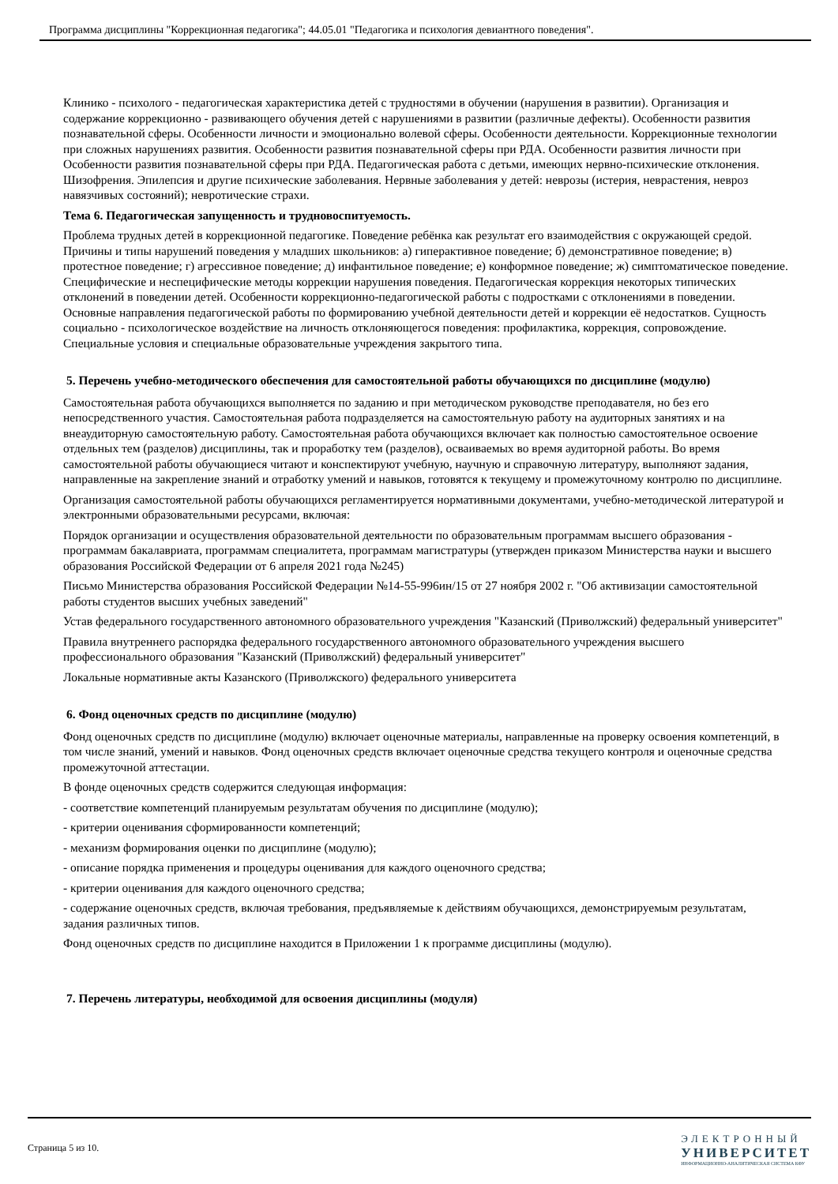Программа дисциплины "Коррекционная педагогика"; 44.05.01 "Педагогика и психология девиантного поведения".
Клинико - психолого - педагогическая характеристика детей с трудностями в обучении (нарушения в развитии). Организация и содержание коррекционно - развивающего обучения детей с нарушениями в развитии (различные дефекты). Особенности развития познавательной сферы. Особенности личности и эмоционально волевой сферы. Особенности деятельности. Коррекционные технологии при сложных нарушениях развития. Особенности развития познавательной сферы при РДА. Особенности развития личности при Особенности развития познавательной сферы при РДА. Педагогическая работа с детьми, имеющих нервно-психические отклонения. Шизофрения. Эпилепсия и другие психические заболевания. Нервные заболевания у детей: неврозы (истерия, неврастения, невроз навязчивых состояний); невротические страхи.
Тема 6. Педагогическая запущенность и трудновоспитуемость.
Проблема трудных детей в коррекционной педагогике. Поведение ребёнка как результат его взаимодействия с окружающей средой. Причины и типы нарушений поведения у младших школьников: а) гиперактивное поведение; б) демонстративное поведение; в) протестное поведение; г) агрессивное поведение; д) инфантильное поведение; е) конформное поведение; ж) симптоматическое поведение. Специфические и неспецифические методы коррекции нарушения поведения. Педагогическая коррекция некоторых типических отклонений в поведении детей. Особенности коррекционно-педагогической работы с подростками с отклонениями в поведении. Основные направления педагогической работы по формированию учебной деятельности детей и коррекции её недостатков. Сущность социально - психологическое воздействие на личность отклоняющегося поведения: профилактика, коррекция, сопровождение. Специальные условия и специальные образовательные учреждения закрытого типа.
5. Перечень учебно-методического обеспечения для самостоятельной работы обучающихся по дисциплине (модулю)
Самостоятельная работа обучающихся выполняется по заданию и при методическом руководстве преподавателя, но без его непосредственного участия. Самостоятельная работа подразделяется на самостоятельную работу на аудиторных занятиях и на внеаудиторную самостоятельную работу. Самостоятельная работа обучающихся включает как полностью самостоятельное освоение отдельных тем (разделов) дисциплины, так и проработку тем (разделов), осваиваемых во время аудиторной работы. Во время самостоятельной работы обучающиеся читают и конспектируют учебную, научную и справочную литературу, выполняют задания, направленные на закрепление знаний и отработку умений и навыков, готовятся к текущему и промежуточному контролю по дисциплине.
Организация самостоятельной работы обучающихся регламентируется нормативными документами, учебно-методической литературой и электронными образовательными ресурсами, включая:
Порядок организации и осуществления образовательной деятельности по образовательным программам высшего образования - программам бакалавриата, программам специалитета, программам магистратуры (утвержден приказом Министерства науки и высшего образования Российской Федерации от 6 апреля 2021 года №245)
Письмо Министерства образования Российской Федерации №14-55-996ин/15 от 27 ноября 2002 г. "Об активизации самостоятельной работы студентов высших учебных заведений"
Устав федерального государственного автономного образовательного учреждения "Казанский (Приволжский) федеральный университет"
Правила внутреннего распорядка федерального государственного автономного образовательного учреждения высшего профессионального образования "Казанский (Приволжский) федеральный университет"
Локальные нормативные акты Казанского (Приволжского) федерального университета
6. Фонд оценочных средств по дисциплине (модулю)
Фонд оценочных средств по дисциплине (модулю) включает оценочные материалы, направленные на проверку освоения компетенций, в том числе знаний, умений и навыков. Фонд оценочных средств включает оценочные средства текущего контроля и оценочные средства промежуточной аттестации.
В фонде оценочных средств содержится следующая информация:
- соответствие компетенций планируемым результатам обучения по дисциплине (модулю);
- критерии оценивания сформированности компетенций;
- механизм формирования оценки по дисциплине (модулю);
- описание порядка применения и процедуры оценивания для каждого оценочного средства;
- критерии оценивания для каждого оценочного средства;
- содержание оценочных средств, включая требования, предъявляемые к действиям обучающихся, демонстрируемым результатам, задания различных типов.
Фонд оценочных средств по дисциплине находится в Приложении 1 к программе дисциплины (модулю).
7. Перечень литературы, необходимой для освоения дисциплины (модуля)
Страница 5 из 10.
ЭЛЕКТРОННЫЙ
УНИВЕРСИТЕТ
ИНФОРМАЦИОННО-АНАЛИТИЧЕСКАЯ СИСТЕМА КФУ